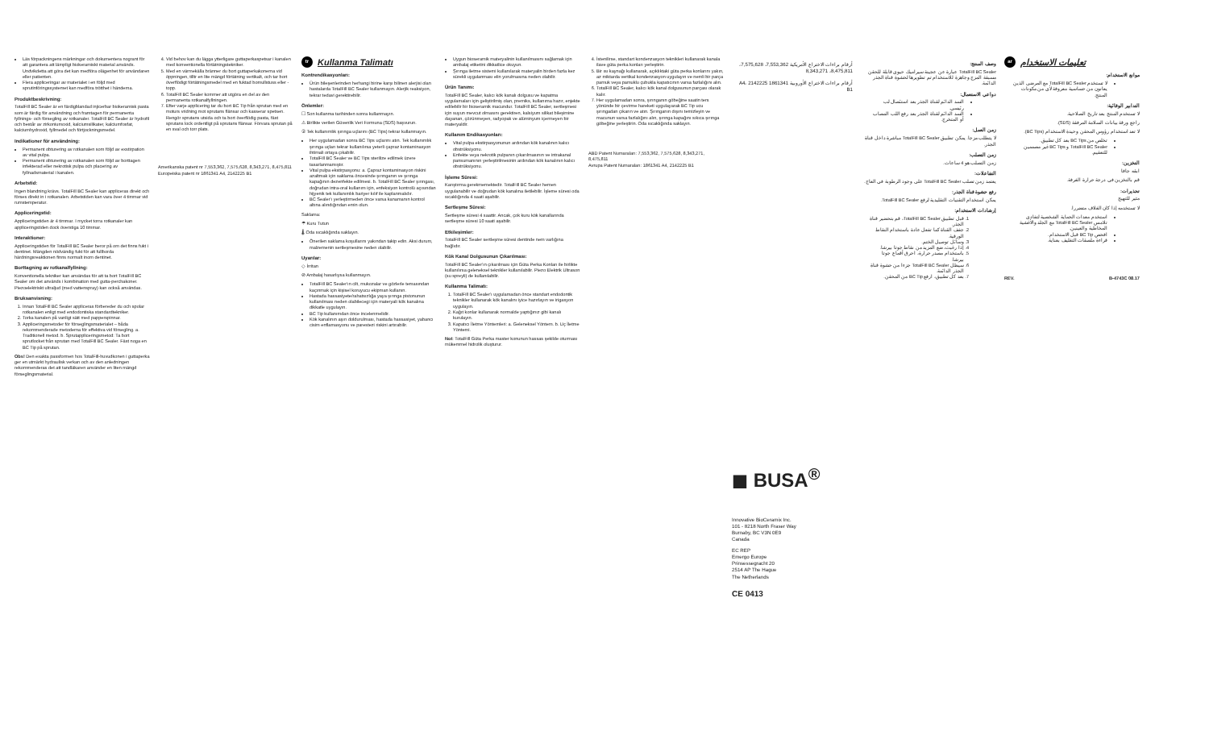Läs förpackningens märkningar och dokumentera nogrant för att garantera att lämpligt biokeramiskt material används. Undvikdetta att göra det kan medföra olägenhet för användaren eller patienten.
Flera appliceringar av materialet i en följd med sprutinföringssystemet kan medföra trötthet i händerna.
Produktbeskrivning:
TotalFill BC Sealer är en färdigblandad injicerbar biokeramisk pasta som är färdig för användning och framtagen för permanenta fyllnings- och försegling av rotkanaler. TotalFill BC Sealer är hydrofil och består av zirkoniumoxid, kalciumsilikater, kalciumfosfat, kalciumhydroxid, fyllmedel och förtjockningsmedel.
Indikationer för användning:
Permanent obturering av rotkanalen som följd av exstirpation av vital pulpa.
Permanent obturering av rotkanalen som följd av borttagen infekterad eller nekrotisk pulpa och placering av fyllnadsmaterial i kanalen.
Arbetstid:
Ingen blandning krävs. TotalFill BC Sealer kan appliceras direkt och förses direkt in i rotkanalen. Arbetstiden kan vara över 4 timmar vid rumstemperatur.
Appliceringstid:
Appliceringstiden är 4 timmar. I mycket torra rotkanaler kan appliceringstiden dock överstiga 10 timmar.
Interaktioner:
Appliceringstiden för TotalFill BC Sealer beror på om det finns fukt i dentinet. Mängden nödvändig fukt för att fullborda härdningsreaktionen finns normalt inom dentinet.
Borttagning av rotkanalfyllning:
Konventionella tekniker kan användas för att ta bort TotalFill BC Sealer om det används i kombination med gutta-perchakoner. Piezoelektriskt ultraljud (med vattenspray) kan också användas.
Bruksanvisning:
1. Innan TotalFill BC Sealer appliceras förbereder du och spolar rotkanalen enligt med endodontiska standardtekniker.
2. Torka kanalen på vanligt sätt med papperspinnar.
3. Appliceringsmetoder för förseglingsmaterialet – båda rekommenderade metoderna för effektiva vid försegling. a. Traditionell metod. b. Sprutappliceringsmetod: Ta bort sprutlocket från sprutan med TotalFill BC Sealer. Fäst noga en BC Tip på sprutan.
Obs! Den exakta passformen hos TotalFill-huvudkonen i guttaperka ger en utmärkt hydraulisk verkan och av den anledningen rekommenderas det att tandläkaren använder en liten mängd förseglingsmaterial.
4. Vid behov kan du lägga ytterligare guttaperkaspetsar i kanalen med konventionella förtätningstekniker.
5. Med en värmekälla bränner du bort guttaperkakonerna vid öppningen, tilltr en lite mängd förtätning vertikalt, och tar bort överflödigt förtätningsmedel med en fuktad bomullstuss eller -topp.
6. TotalFill BC Sealer kommer att utgöra en del av den permanenta rotkanalfyllningen.
7. Efter varje applicering tar du bort BC Tip från sprutan med en moturs vridning mot sprutans flänsar och kasserar spetsen. Rengör sprutans utsida och ta bort överflödig pasta, fäst sprutans lock ordentligt på sprutans flänsar. Förvara sprutan på en sval och torr plats.
Amerikanska patent nr 7,553,362, 7,575,628, 8,343,271, 8,475,811
Europeiska patent nr 1861341 A4, 2142225 B1
tr
Kullanma Talimatı
Kontrendikasyonları:
Ürün bileşenlerinden herhangi birine karşı bilinen alerjisi olan hastalarda TotalFill BC Sealer kullanmayın. Alerjik reaksiyon, tekrar tedavi gerektirebilir.
Önlemler:
☐ Son kullanma tarihinden sonra kullanmayın.
⚠ Birlikte verilen Güvenlik Veri Formuna (SDS) başvurun.
② Tek kullanımlık şırınga uçlarını (BC Tips) tekrar kullanmayın.
Her uygulamadan sonra BC Tips uçlarını atın. Tek kullanımlık şırınga uçları tekrar kullanılırsa yeterli çapraz kontaminasyon ihtimali ortaya çıkabilir.
TotalFill BC Sealer ve BC Tips sterilize edilmek üzere tasarlanmamıştır.
Vital pulpa ekstirpasyonu: a. Çapraz kontaminasyon riskini azaltmak için saklama öncesinde şırınganın ve şırınga kapağının dezenfekte edilmesi. b. TotalFill BC Sealer şırıngası, doğrudan intra-oral kullanım için, enfeksiyon kontrolü açısından hijyenik tek kullanımlık bariyer kılıf ile kaplanmalıdır.
BC Sealer'ı yerleştirmeden önce varsa kanamanın kontrol altına alındığından emin olun.
Saklama:
☂ Kuru Tutun
🌡 Oda sıcaklığında saklayın.
Önerilen saklama koşullarını yakından takip edin. Aksi durum, malzemenin sertleşmesine neden olabilir.
Uyarılar:
◇ İrritan
⊘ Ambalaj hasarlıysa kullanmayın.
TotalFill BC Sealer'ın cilt, mukozalar ve gözlerle temasından kaçınmak için kişisel koruyucu ekipman kullanın.
Hastada hassasiyete/rahatsızlığa yaya şırınga pistonunun kullanılması neden olabilecegi için materyali kök kanalına dikkatle uygulayın.
BC Tip kullanımdan önce incelenmelidir.
Kök kanalının aşırı doldurulması, hastada hassasiyet, yabancı cisim enflamasyonu ve parestezi riskini artırabilir.
Uygun bioseramik materyalinin kullanılmasını sağlamak için ambalaj etiketini dikkatlice okuyun.
Şırınga iletme sistemi kullanılarak materyalin birden fazla kez sürekli uygulanması elin yorulmasına neden olabilir.
Ürün Tanımı:
TotalFill BC Sealer, kalıcı kök kanalı dolgusu ve kapatma uygulamaları için geliştirilmiş olan, premiks, kullanıma hazır, enjekte edilebilir bir bioseramik macundur. TotalFill BC Sealer, sertleşmesi için suyun mevcut olmasını gerektiren, kalsiyum silikat bileşimine dayanan, çözünmeyen, radyopak ve alüminyum içermeyen bir materyaldir.
Kullanım Endikasyonları:
Vital pulpa ekstirpasyonunun ardından kök kanalının kalıcı obstrüksiyonu.
Enfekte veya nekrotik pulpanın çıkarılmasının ve intrakanal pansumanının yerleştirilmesinin ardından kök kanalının kalıcı obstrüksiyonu.
İşleme Süresi:
Karıştırma gerekmemektedir. TotalFill BC Sealer hemen uygulanabilir ve doğrudan kök kanalına iletilebilir. İşleme süresi oda sıcaklığında 4 saati aşabilir.
Sertleşme Süresi:
Sertleşme süresi 4 saattir. Ancak, çok kuru kök kanallarında sertleşme süresi 10 saati aşabilir.
Etkileşimler:
TotalFill BC Sealer sertleşme süresi dentinde nem varlığına bağlıdır.
Kök Kanal Dolgusunun Çıkarılması:
TotalFill BC Sealer'ın çıkarılması için Güta Perka Konları ile birlikte kullanılırsa geleneksel teknikler kullanılabilir. Piezo Elektrik Ultrason (su spreyli) de kullanılabilir.
Kullanma Talimatı:
1. TotalFill BC Sealer'ı uygulamadan önce standart endodontik teknikler kullanarak kök kanalını iyice hazırlayın ve irigasyon uygulayın.
2. Kağıt konlar kullanarak normalde yaptığınız gibi kanalı kurulayın.
3. Kapatıcı İletme Yöntemleri: a. Geleneksel Yöntem. b. Uç İletme Yöntemi.
Not: TotalFill Güta Perka master konunun hassas şekilde oturması mükemmel hidrolik oluşturur.
4. İstenilirse, standart kondenzasyon teknikleri kullanarak kanala ilave güta perka konları yerleştirin.
5. Bir ısı kaynağı kullanarak, açıklıktaki güta perka konlarını yakın, az miktarda vertikal kondenzasyon uygulayın ve nemli bir parça pamuk veya pamuklu çubukla kapatıcının varsa fazlalığını alın.
6. TotalFill BC Sealer, kalıcı kök kanal dolgusunun parçası olarak kalır.
7. Her uygulamadan sonra, şırınganın göbeğine saatin ters yönünde bir çevirme hareketi uygulayarak BC Tip ucu şırıngadan çıkarın ve atın. Şırınganın dışını temizleyin ve macunun varsa fazlalığını alın, şırınga kapağını sıkıca şırınga göbeğine yerleştirin. Oda sıcaklığında saklayın.
ABD Patent Numaraları: 7,553,362, 7,575,628, 8,343,271, 8,475,811
Avrupa Patent Numaraları: 1861341 A4, 2142225 B1
أرقام براءات الاختراع الأمريكية 7,553,362، 7,575,628، 8,475,811، 8,343,271
أرقام براءات الاختراع الأوروبية 1861341 A4، 2142225 B1
◼ BUSA<sup>®</sup>
Innovative BioCeramix Inc.
101 - 8218 North Fraser Way
Burnaby, BC V3N 0E9
Canada
EC REP
Emergo Europe
Prinsessegracht 20
2514 AP The Hague
The Netherlands
CE 0413
وصف المنتج:
TotalFill BC Sealer عبارة عن عجينة سيراميك حيوي قابلة للحقن مسبقة المزج وجاهزة للاستخدام تم تطويرها لحشوة قناة الجذر الدائمة.
دواعي الاستعمال:
السد الدائم لقناة الجذر بعد استئصال لب رئيسي.
السد الدائم لقناة الجذر بعد رفع اللب المصاب أو المتخرج.
زمن العمل:
لا يتطلب مزجا. يمكن تطبيق TotalFill BC Sealer مباشرة داخل قناة الجذر.
زمن التصلب:
زمن التصلب هو 4 ساعات.
التفاعلات:
يعتمد زمن تصلب TotalFill BC Sealer على وجود الرطوبة في العاج.
رفع حشوة قناة الجذر:
يمكن استخدام التقنيات التقليدية لرفع TotalFill BC Sealer.
إرشادات الاستخدام:
1. قبل تطبيق TotalFill BC Sealer، قم بتحضير قناة الجذر.
2. جفف القناة كما تفعل عادة باستخدام النقاط الورقية.
3. وسائل توصيل الختم.
4. إذا رغبت، ضع المزيد من نقاط جوتا بيرشا.
5. باستخدام مصدر حرارة، احرق أقماع جوتا بيرشا.
6. سيظل TotalFill BC Sealer جزءا من حشوة قناة الجذر الدائمة.
7. بعد كل تطبيق، ارفع BC Tip من المحقن.
ar
تعليمات الاستخدام
موانع الاستخدام:
لا تستخدم TotalFill BC Sealer مع المرضى الذين يعانون من حساسية معروفة لأي من مكونات المنتج.
التدابير الوقائية:
لا تستخدم المنتج بعد تاريخ الصلاحية.
راجع ورقة بيانات السلامة المرفقة (SDS).
لا تعد استخدام رؤوس المحقن وحيدة الاستخدام (BC Tips).
تخلص من BC Tips بعد كل تطبيق.
TotalFill BC Sealer و BC Tips غير مصممين للتعقيم.
التخزين:
ابقه جافا
قم بالتخزين في درجة حرارة الغرفة.
تحذيرات:
مثير للتهيج
لا تستخدمه إذا كان الغلاف متضررا.
استخدم معدات الحماية الشخصية لتفادي تلامس TotalFill BC Sealer مع الجلد والأغشية المخاطية والعينين.
افحص BC Tip قبل الاستخدام.
قراءة ملصقات التغليف بعناية.
REV. B-4743C 08.17